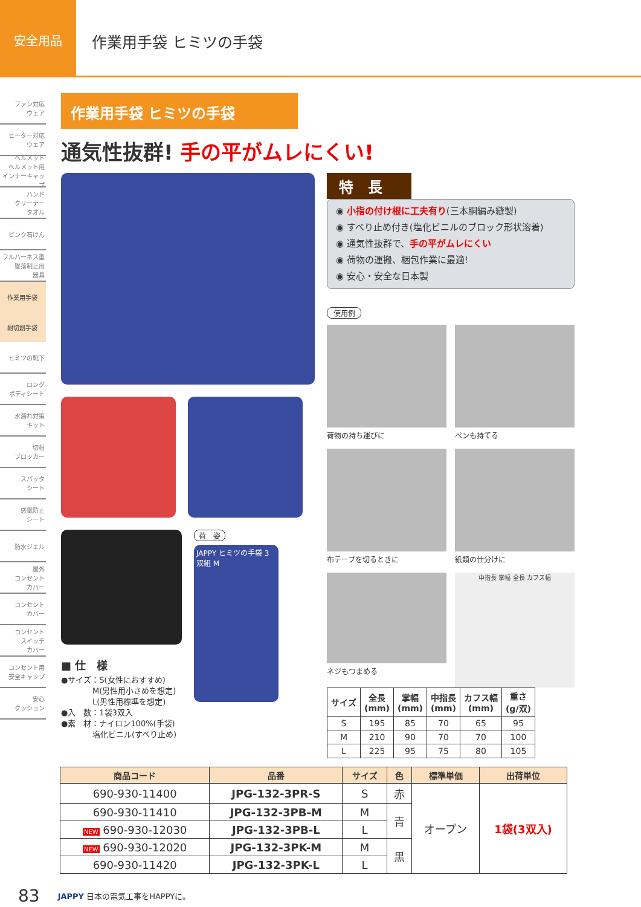安全用品
作業用手袋 ヒミツの手袋
ファン対応
ウェア
ヒーター対応
ウェア
ヘルメット
ヘルメット用
インナーキャップ
ハンド
クリーナー
タオル
ピンク石けん
フルハーネス型
墜落制止用
器具
作業用手袋
耐切創手袋
ヒミツの靴下
ロング
ボディシート
水濡れ対策
キット
切粉
ブロッカー
スパッタ
シート
感電防止
シート
防水ジェル
屋外
コンセント
カバー
コンセント
カバー
コンセント
スイッチ
カバー
コンセント用
安全キャップ
安心
クッション
作業用手袋 ヒミツの手袋
通気性抜群! 手の平がムレにくい!
■ 仕　様
●サイズ：S(女性におすすめ)
　　　　M(男性用小さめを想定)
　　　　L(男性用標準を想定)
●入　数：1袋3双入
●素　材：ナイロン100%(手袋)
　　　　塩化ビニル(すべり止め)
荷　姿
JAPPY ヒミツの手袋 3双組 M
特　長
◉ 小指の付け根に工夫有り(三本胴編み縫製)
◉ すべり止め付き(塩化ビニルのブロック形状溶着)
◉ 通気性抜群で、手の平がムレにくい
◉ 荷物の運搬、梱包作業に最適!
◉ 安心・安全な日本製
使用例
荷物の持ち運びに ペンも持てる
布テープを切るときに 紙類の仕分けに
ネジもつまめる
中指長 掌幅 全長 カフス幅
| サイズ | 全長 (mm) | 掌幅 (mm) | 中指長 (mm) | カフス幅 (mm) | 重さ (g/双) |
| --- | --- | --- | --- | --- | --- |
| S | 195 | 85 | 70 | 65 | 95 |
| M | 210 | 90 | 70 | 70 | 100 |
| L | 225 | 95 | 75 | 80 | 105 |
| 商品コード | 品番 | サイズ | 色 | 標準単価 | 出荷単位 |
| --- | --- | --- | --- | --- | --- |
| 690-930-11400 | JPG-132-3PR-S | S | 赤 | オープン | 1袋(3双入) |
| 690-930-11410 | JPG-132-3PB-M | M | 青 | | |
| NEW 690-930-12030 | JPG-132-3PB-L | L | | | |
| NEW 690-930-12020 | JPG-132-3PK-M | M | 黒 | | |
| 690-930-11420 | JPG-132-3PK-L | L | | | |
83 JAPPY 日本の電気工事をHAPPYに。